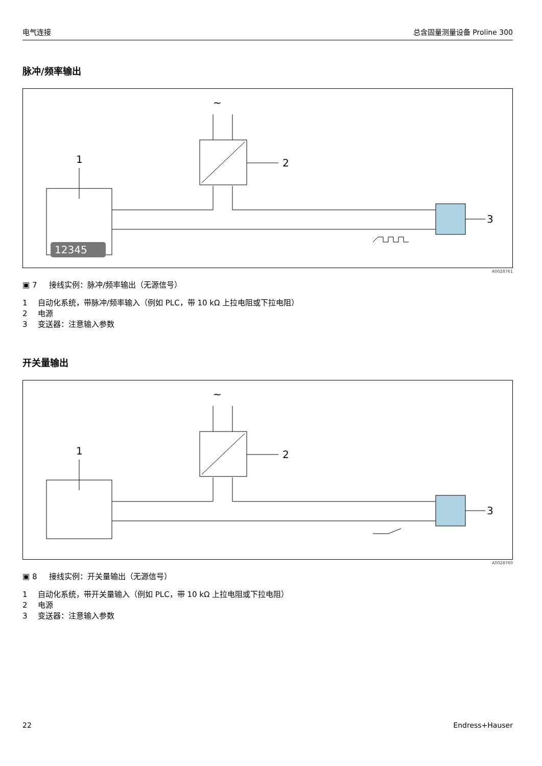电气连接 总含固量测量设备 Proline 300
脉冲/频率输出
~
2
1
12345
3
A0028761
▣ 7 接线实例：脉冲/频率输出（无源信号）
1 自动化系统，带脉冲/频率输入（例如 PLC，带 10 kΩ 上拉电阻或下拉电阻） 2 电源 3 变送器：注意输入参数
开关量输出
~
2
1
3
A0028760
▣ 8 接线实例：开关量输出（无源信号）
1 自动化系统，带开关量输入（例如 PLC，带 10 kΩ 上拉电阻或下拉电阻） 2 电源 3 变送器：注意输入参数
22 Endress+Hauser